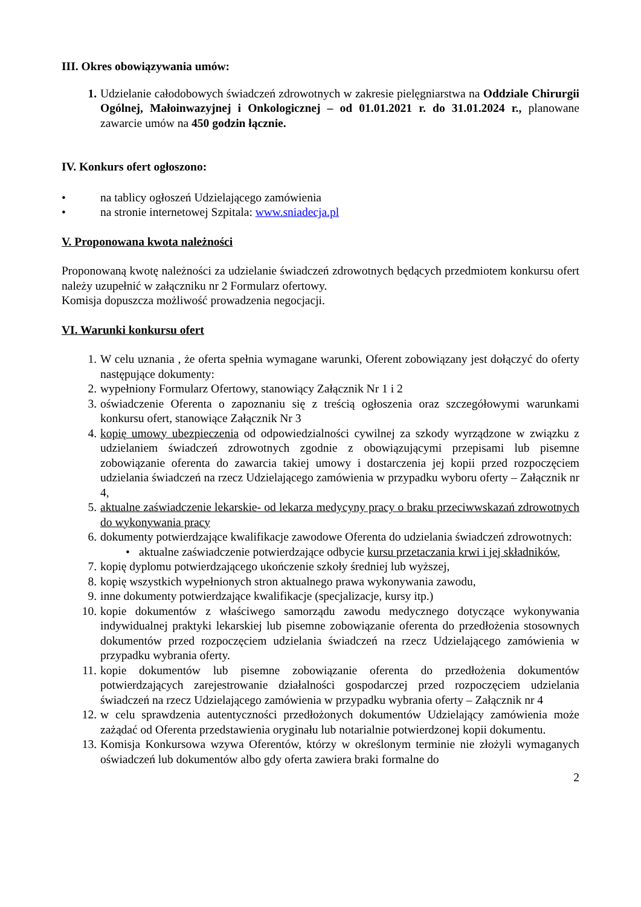III. Okres obowiązywania umów:
1. Udzielanie całodobowych świadczeń zdrowotnych w zakresie pielęgniarstwa na Oddziale Chirurgii Ogólnej, Małoinwazyjnej i Onkologicznej – od 01.01.2021 r. do 31.01.2024 r., planowane zawarcie umów na 450 godzin łącznie.
IV. Konkurs ofert ogłoszono:
• na tablicy ogłoszeń Udzielającego zamówienia
• na stronie internetowej Szpitala: www.sniadecja.pl
V. Proponowana kwota należności
Proponowaną kwotę należności za udzielanie świadczeń zdrowotnych będących przedmiotem konkursu ofert należy uzupełnić w załączniku nr 2 Formularz ofertowy.
Komisja dopuszcza możliwość prowadzenia negocjacji.
VI. Warunki konkursu ofert
1. W celu uznania , że oferta spełnia wymagane warunki, Oferent zobowiązany jest dołączyć do oferty następujące dokumenty:
2. wypełniony Formularz Ofertowy, stanowiący Załącznik Nr 1 i 2
3. oświadczenie Oferenta o zapoznaniu się z treścią ogłoszenia oraz szczegółowymi warunkami konkursu ofert, stanowiące Załącznik Nr 3
4. kopię umowy ubezpieczenia od odpowiedzialności cywilnej za szkody wyrządzone w związku z udzielaniem świadczeń zdrowotnych zgodnie z obowiązującymi przepisami lub pisemne zobowiązanie oferenta do zawarcia takiej umowy i dostarczenia jej kopii przed rozpoczęciem udzielania świadczeń na rzecz Udzielającego zamówienia w przypadku wyboru oferty – Załącznik nr 4,
5. aktualne zaświadczenie lekarskie- od lekarza medycyny pracy o braku przeciwwskazań zdrowotnych do wykonywania pracy
6. dokumenty potwierdzające kwalifikacje zawodowe Oferenta do udzielania świadczeń zdrowotnych:
• aktualne zaświadczenie potwierdzające odbycie kursu przetaczania krwi i jej składników,
7. kopię dyplomu potwierdzającego ukończenie szkoły średniej lub wyższej,
8. kopię wszystkich wypełnionych stron aktualnego prawa wykonywania zawodu,
9. inne dokumenty potwierdzające kwalifikacje (specjalizacje, kursy itp.)
10. kopie dokumentów z właściwego samorządu zawodu medycznego dotyczące wykonywania indywidualnej praktyki lekarskiej lub pisemne zobowiązanie oferenta do przedłożenia stosownych dokumentów przed rozpoczęciem udzielania świadczeń na rzecz Udzielającego zamówienia w przypadku wybrania oferty.
11. kopie dokumentów lub pisemne zobowiązanie oferenta do przedłożenia dokumentów potwierdzających zarejestrowanie działalności gospodarczej przed rozpoczęciem udzielania świadczeń na rzecz Udzielającego zamówienia w przypadku wybrania oferty – Załącznik nr 4
12. w celu sprawdzenia autentyczności przedłożonych dokumentów Udzielający zamówienia może zażądać od Oferenta przedstawienia oryginału lub notarialnie potwierdzonej kopii dokumentu.
13. Komisja Konkursowa wzywa Oferentów, którzy w określonym terminie nie złożyli wymaganych oświadczeń lub dokumentów albo gdy oferta zawiera braki formalne do
2